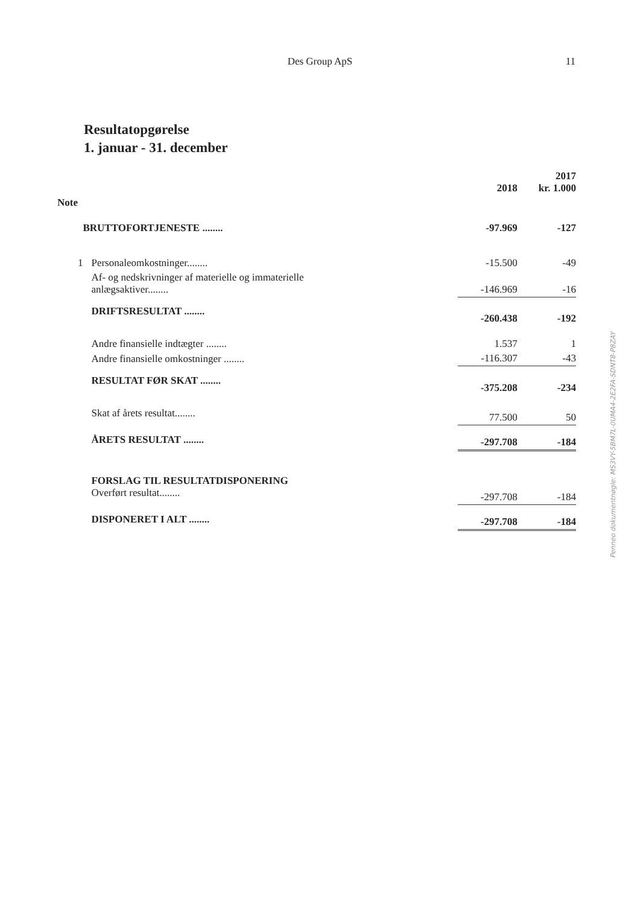Des Group ApS
11
Resultatopgørelse
1. januar - 31. december
| | | 2018 | 2017 kr. 1.000 |
| Note | | | |
| | BRUTTOFORTJENESTE ........ | -97.969 | -127 |
| 1 | Personaleomkostninger........ | -15.500 | -49 |
| | Af- og nedskrivninger af materielle og immaterielle anlægsaktiver........ | -146.969 | -16 |
| | DRIFTSRESULTAT ........ | -260.438 | -192 |
| | Andre finansielle indtægter ........ | 1.537 | 1 |
| | Andre finansielle omkostninger ........ | -116.307 | -43 |
| | RESULTAT FØR SKAT ........ | -375.208 | -234 |
| | Skat af årets resultat........ | 77.500 | 50 |
| | ÅRETS RESULTAT ........ | -297.708 | -184 |
| | FORSLAG TIL RESULTATDISPONERING | | |
| | Overført resultat........ | -297.708 | -184 |
| | DISPONERET I ALT ........ | -297.708 | -184 |
Penneo dokumentnøgle: MS3VY-5BM7L-0UMA4-2E2FA-SDNT8-P8ZAY